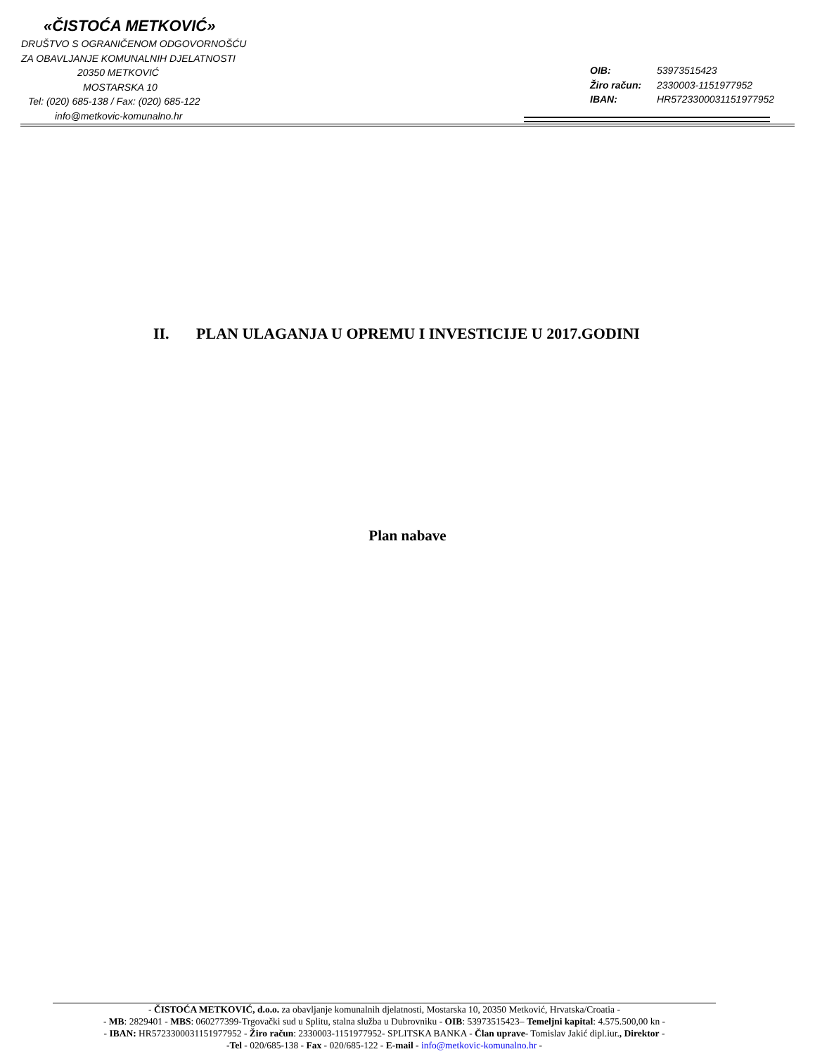«ČISTOĆA METKOVIĆ»
DRUŠTVO S OGRANIČENOM ODGOVORNOŠĆU
ZA OBAVLJANJE KOMUNALNIH DJELATNOSTI
20350 METKOVIĆ
MOSTARSKA 10
Tel: (020) 685-138 / Fax: (020) 685-122
info@metkovic-komunalno.hr
OIB: 53973515423
Žiro račun: 2330003-1151977952
IBAN: HR5723300031151977952
II. PLAN ULAGANJA U OPREMU I INVESTICIJE U 2017.GODINI
Plan nabave
- ČISTOĆA METKOVIĆ, d.o.o. za obavljanje komunalnih djelatnosti, Mostarska 10, 20350 Metković, Hrvatska/Croatia -
- MB: 2829401 - MBS: 060277399-Trgovački sud u Splitu, stalna služba u Dubrovniku - OIB: 53973515423– Temeljni kapital: 4.575.500,00 kn -
- IBAN: HR5723300031151977952 - Žiro račun: 2330003-1151977952- SPLITSKA BANKA - Član uprave- Tomislav Jakić dipl.iur., Direktor -
-Tel - 020/685-138 - Fax - 020/685-122 - E-mail - info@metkovic-komunalno.hr -